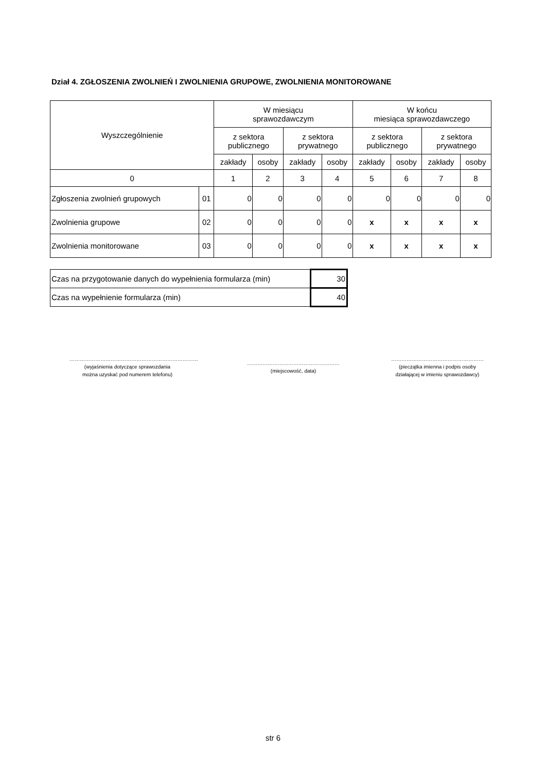Dział 4. ZGŁOSZENIA ZWOLNIEŃ I ZWOLNIENIA GRUPOWE, ZWOLNIENIA MONITOROWANE
| Wyszczególnienie | | W miesiącu sprawozdawczym | | | | W końcu miesiąca sprawozdawczego | | | |
| --- | --- | --- | --- | --- | --- | --- | --- | --- | --- |
| | | z sektora publicznego | | z sektora prywatnego | | z sektora publicznego | | z sektora prywatnego | |
| | | zakłady | osoby | zakłady | osoby | zakłady | osoby | zakłady | osoby |
| 0 | | 1 | 2 | 3 | 4 | 5 | 6 | 7 | 8 |
| Zgłoszenia zwolnień grupowych | 01 | 0 | 0 | 0 | 0 | 0 | 0 | 0 | 0 |
| Zwolnienia grupowe | 02 | 0 | 0 | 0 | 0 | x | x | x | x |
| Zwolnienia monitorowane | 03 | 0 | 0 | 0 | 0 | x | x | x | x |
| Czas na przygotowanie danych do wypełnienia formularza (min) | 30 |
| Czas na wypełnienie formularza (min) | 40 |
…………………………………………………………………
(wyjaśnienia dotyczące sprawozdania
można uzyskać pod numerem telefonu)
………………………………………………
(miejscowość, data)
………………………………………………
(pieczątka imienna i podpis osoby
działającej w imieniu sprawozdawcy)
str 6